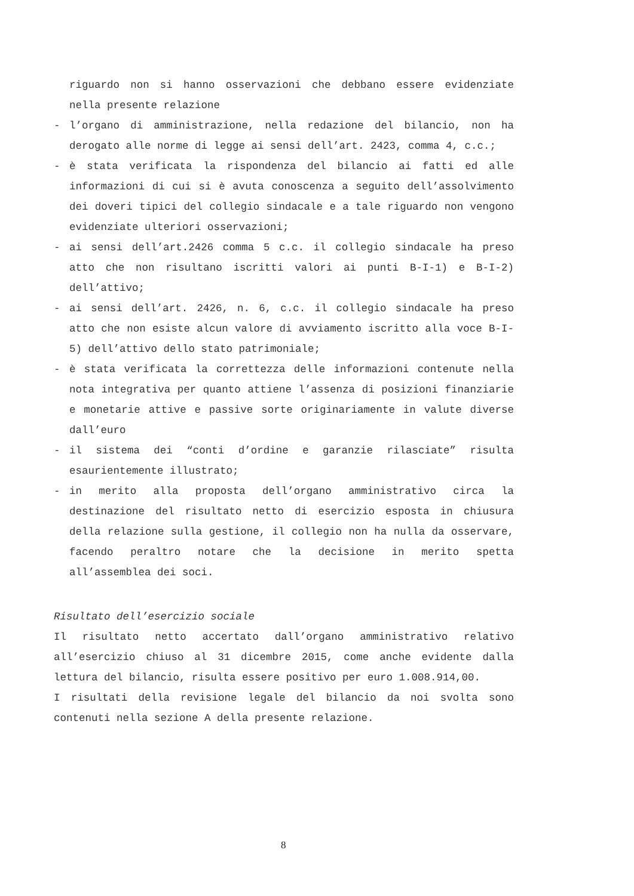riguardo non si hanno osservazioni che debbano essere evidenziate nella presente relazione
- l’organo di amministrazione, nella redazione del bilancio, non ha derogato alle norme di legge ai sensi dell’art. 2423, comma 4, c.c.;
- è stata verificata la rispondenza del bilancio ai fatti ed alle informazioni di cui si è avuta conoscenza a seguito dell’assolvimento dei doveri tipici del collegio sindacale e a tale riguardo non vengono evidenziate ulteriori osservazioni;
- ai sensi dell’art.2426 comma 5 c.c. il collegio sindacale ha preso atto che non risultano iscritti valori ai punti B-I-1) e B-I-2) dell’attivo;
- ai sensi dell’art. 2426, n. 6, c.c. il collegio sindacale ha preso atto che non esiste alcun valore di avviamento iscritto alla voce B-I-5) dell’attivo dello stato patrimoniale;
- è stata verificata la correttezza delle informazioni contenute nella nota integrativa per quanto attiene l’assenza di posizioni finanziarie e monetarie attive e passive sorte originariamente in valute diverse dall’euro
- il sistema dei “conti d’ordine e garanzie rilasciate” risulta esaurientemente illustrato;
- in merito alla proposta dell’organo amministrativo circa la destinazione del risultato netto di esercizio esposta in chiusura della relazione sulla gestione, il collegio non ha nulla da osservare, facendo peraltro notare che la decisione in merito spetta all’assemblea dei soci.
Risultato dell’esercizio sociale
Il risultato netto accertato dall’organo amministrativo relativo all’esercizio chiuso al 31 dicembre 2015, come anche evidente dalla lettura del bilancio, risulta essere positivo per euro 1.008.914,00.
I risultati della revisione legale del bilancio da noi svolta sono contenuti nella sezione A della presente relazione.
8